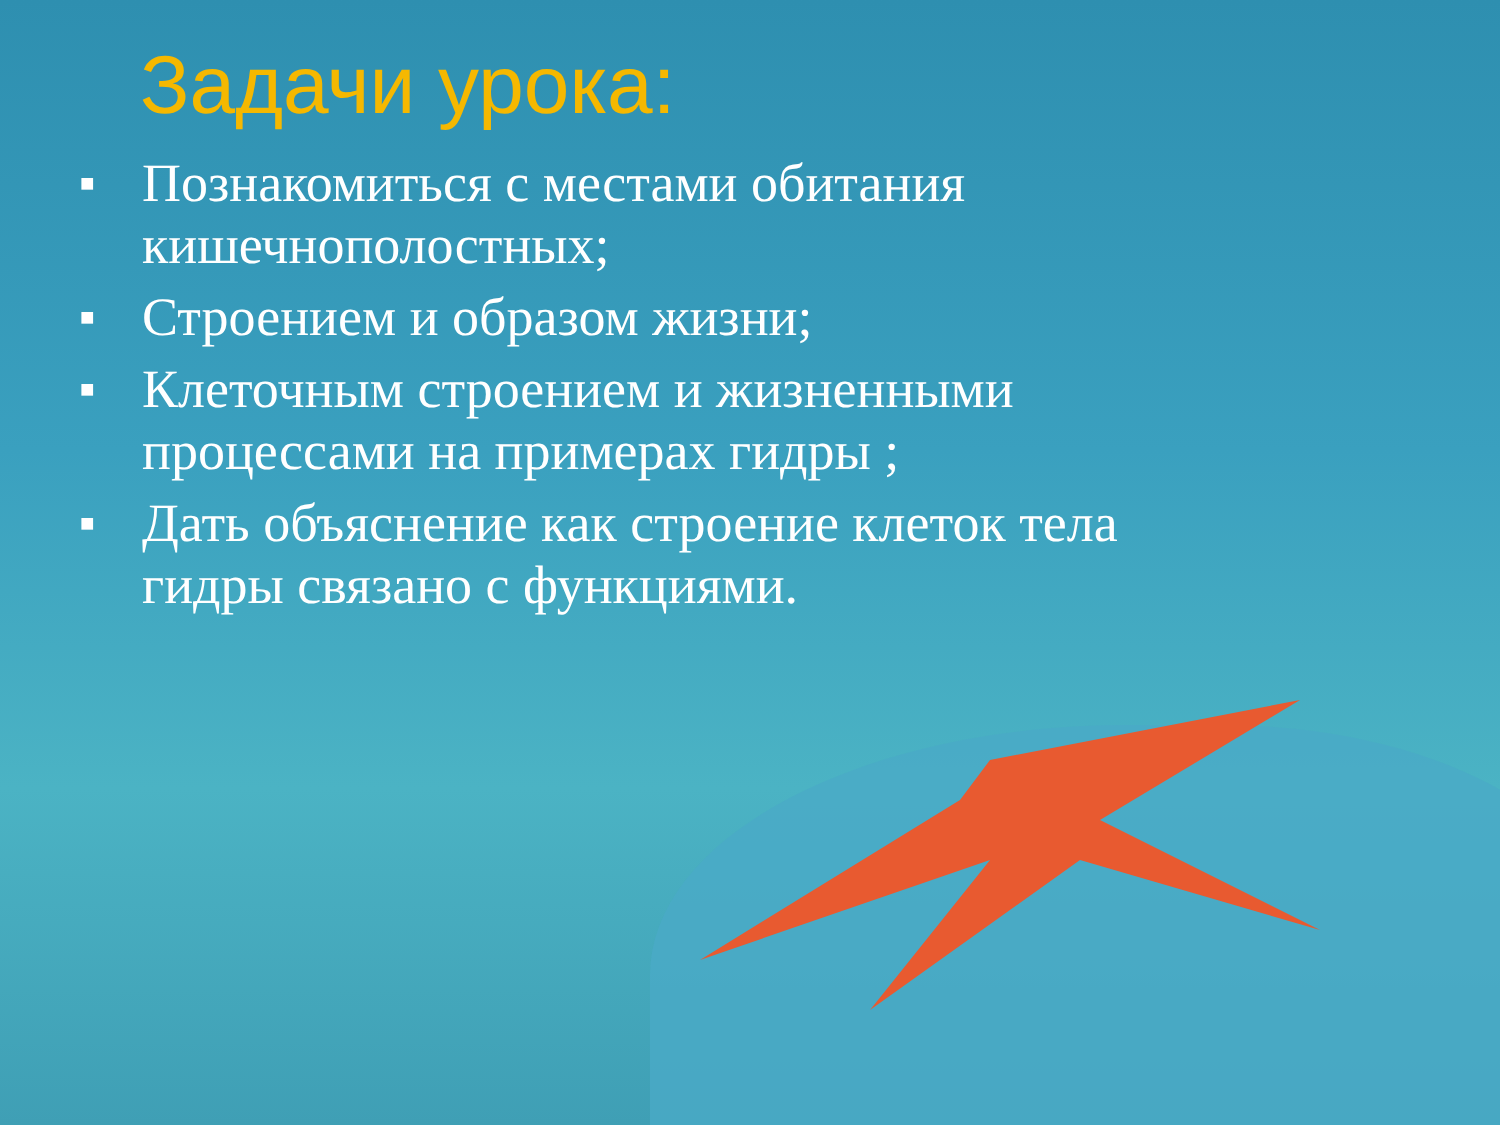Задачи урока:
■ Познакомиться с местами обитания кишечнополостных;
■ Строением и образом жизни;
■ Клеточным строением и жизненными процессами на примерах гидры ;
■ Дать объяснение как строение клеток тела гидры связано с функциями.